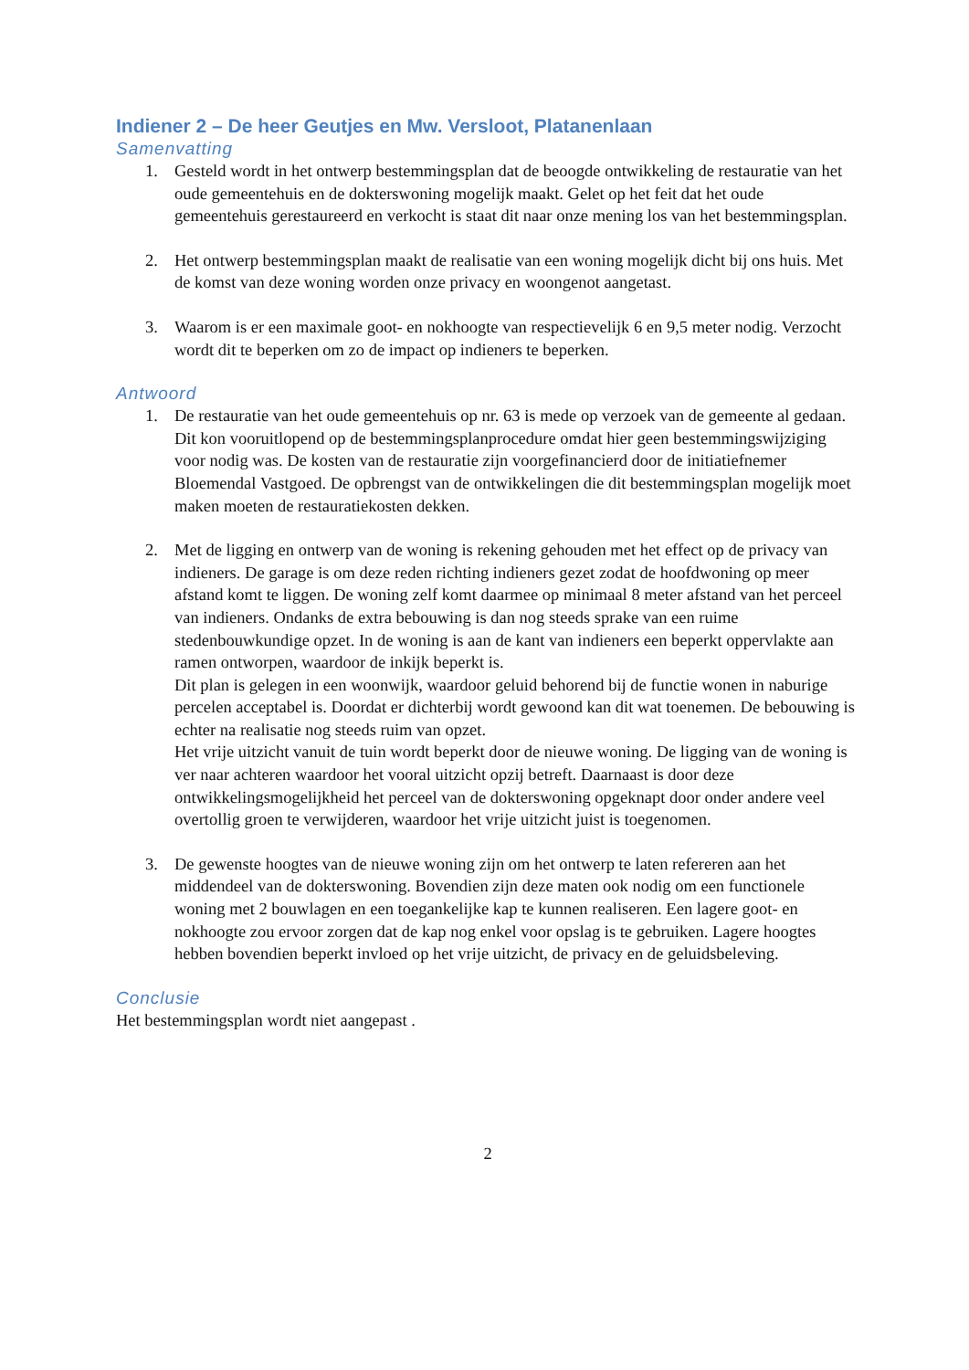Indiener 2 – De heer Geutjes en Mw. Versloot, Platanenlaan
Samenvatting
1. Gesteld wordt in het ontwerp bestemmingsplan dat de beoogde ontwikkeling de restauratie van het oude gemeentehuis en de dokterswoning mogelijk maakt. Gelet op het feit dat het oude gemeentehuis gerestaureerd en verkocht is staat dit naar onze mening los van het bestemmingsplan.
2. Het ontwerp bestemmingsplan maakt de realisatie van een woning mogelijk dicht bij ons huis. Met de komst van deze woning worden onze privacy en woongenot aangetast.
3. Waarom is er een maximale goot- en nokhoogte van respectievelijk 6 en 9,5 meter nodig. Verzocht wordt dit te beperken om zo de impact op indieners te beperken.
Antwoord
1. De restauratie van het oude gemeentehuis op nr. 63 is mede op verzoek van de gemeente al gedaan. Dit kon vooruitlopend op de bestemmingsplanprocedure omdat hier geen bestemmingswijziging voor nodig was. De kosten van de restauratie zijn voorgefinancierd door de initiatiefnemer Bloemendal Vastgoed. De opbrengst van de ontwikkelingen die dit bestemmingsplan mogelijk moet maken moeten de restauratiekosten dekken.
2. Met de ligging en ontwerp van de woning is rekening gehouden met het effect op de privacy van indieners. De garage is om deze reden richting indieners gezet zodat de hoofdwoning op meer afstand komt te liggen. De woning zelf komt daarmee op minimaal 8 meter afstand van het perceel van indieners. Ondanks de extra bebouwing is dan nog steeds sprake van een ruime stedenbouwkundige opzet. In de woning is aan de kant van indieners een beperkt oppervlakte aan ramen ontworpen, waardoor de inkijk beperkt is.
Dit plan is gelegen in een woonwijk, waardoor geluid behorend bij de functie wonen in naburige percelen acceptabel is. Doordat er dichterbij wordt gewoond kan dit wat toenemen. De bebouwing is echter na realisatie nog steeds ruim van opzet.
Het vrije uitzicht vanuit de tuin wordt beperkt door de nieuwe woning. De ligging van de woning is ver naar achteren waardoor het vooral uitzicht opzij betreft. Daarnaast is door deze ontwikkelingsmogelijkheid het perceel van de dokterswoning opgeknapt door onder andere veel overtollig groen te verwijderen, waardoor het vrije uitzicht juist is toegenomen.
3. De gewenste hoogtes van de nieuwe woning zijn om het ontwerp te laten refereren aan het middendeel van de dokterswoning. Bovendien zijn deze maten ook nodig om een functionele woning met 2 bouwlagen en een toegankelijke kap te kunnen realiseren. Een lagere goot- en nokhoogte zou ervoor zorgen dat de kap nog enkel voor opslag is te gebruiken. Lagere hoogtes hebben bovendien beperkt invloed op het vrije uitzicht, de privacy en de geluidsbeleving.
Conclusie
Het bestemmingsplan wordt niet aangepast .
2